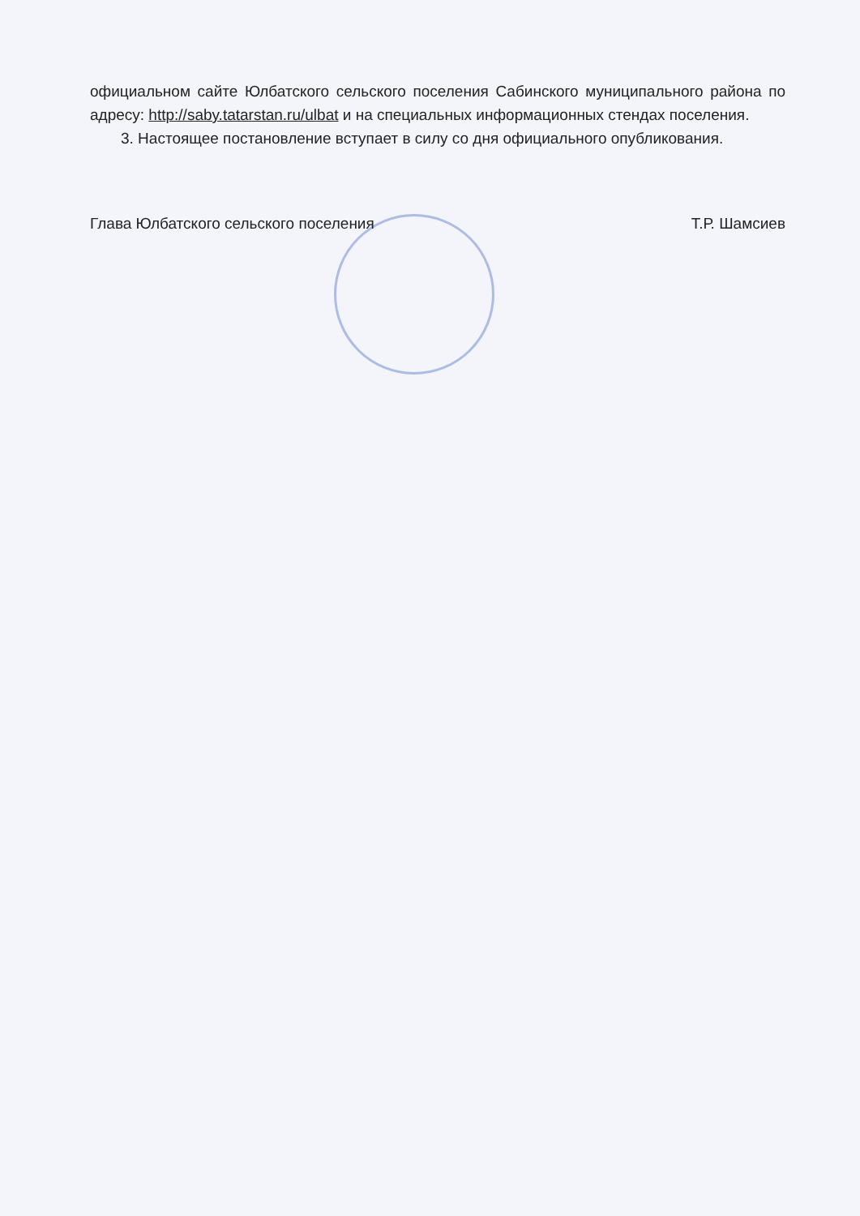официальном сайте Юлбатского сельского поселения Сабинского муниципального района по адресу: http://saby.tatarstan.ru/ulbat и на специальных информационных стендах поселения.
3. Настоящее постановление вступает в силу со дня официального опубликования.
Глава Юлбатского сельского поселения Т.Р. Шамсиев